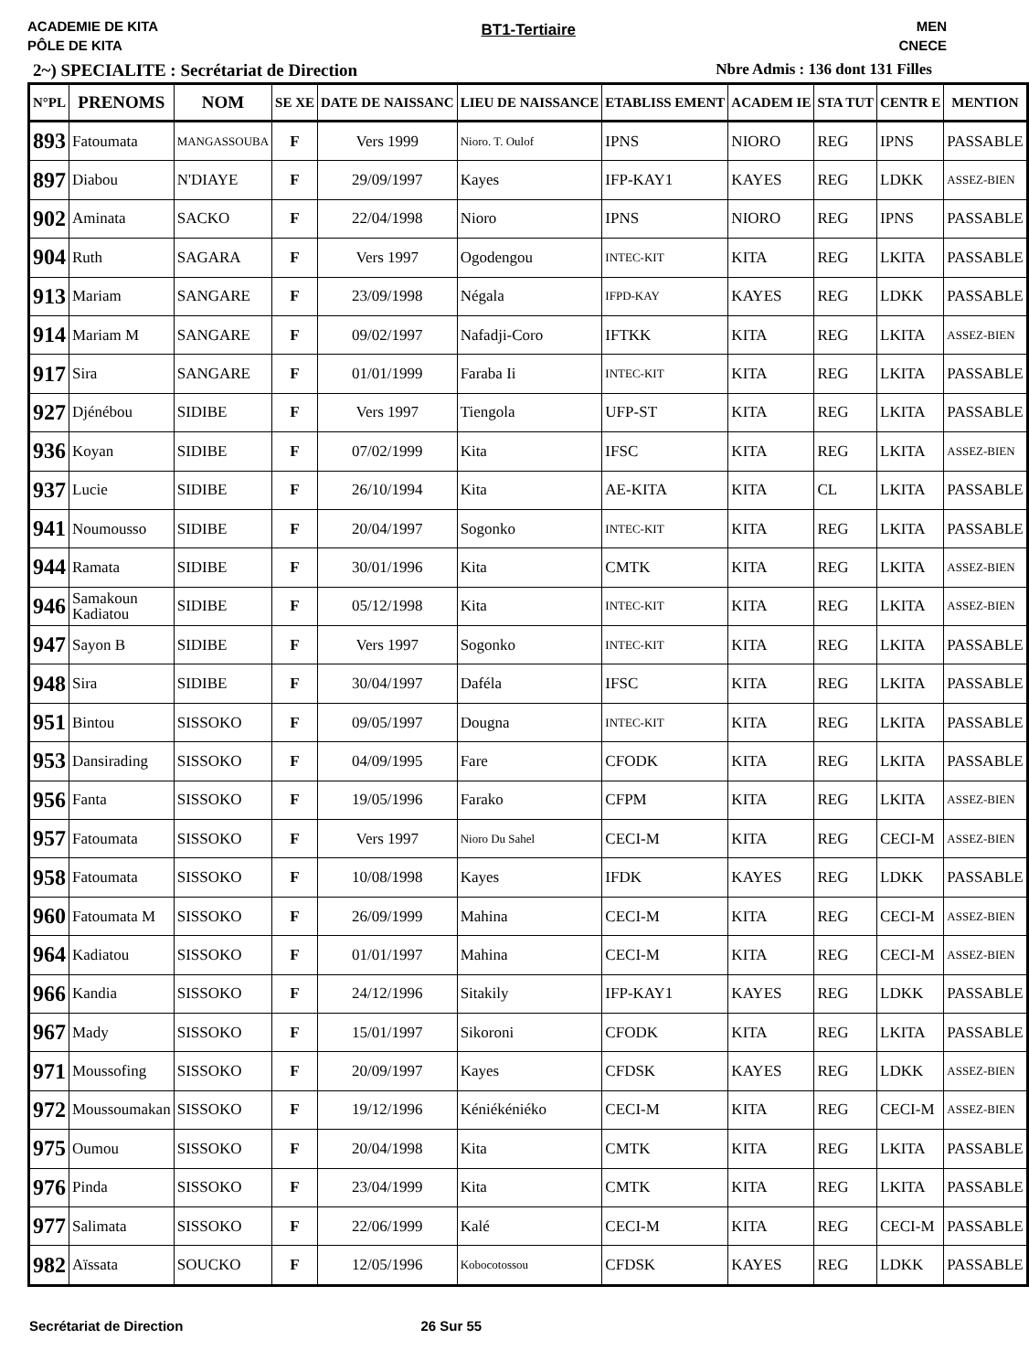ACADEMIE DE KITA
PÔLE DE KITA
BT1-Tertiaire
MEN
CNECE
2~) SPECIALITE : Secrétariat de Direction Nbre Admis : 136 dont 131 Filles
| N°PL | PRENOMS | NOM | SE XE | DATE DE NAISSANC | LIEU DE NAISSANCE | ETABLISS EMENT | ACADEM IE | STA TUT | CENTR E | MENTION |
| --- | --- | --- | --- | --- | --- | --- | --- | --- | --- | --- |
| 893 | Fatoumata | MANGASSOUBA | F | Vers 1999 | Nioro. T. Oulof | IPNS | NIORO | REG | IPNS | PASSABLE |
| 897 | Diabou | N'DIAYE | F | 29/09/1997 | Kayes | IFP-KAY1 | KAYES | REG | LDKK | ASSEZ-BIEN |
| 902 | Aminata | SACKO | F | 22/04/1998 | Nioro | IPNS | NIORO | REG | IPNS | PASSABLE |
| 904 | Ruth | SAGARA | F | Vers 1997 | Ogodengou | INTEC-KIT | KITA | REG | LKITA | PASSABLE |
| 913 | Mariam | SANGARE | F | 23/09/1998 | Négala | IFPD-KAY | KAYES | REG | LDKK | PASSABLE |
| 914 | Mariam M | SANGARE | F | 09/02/1997 | Nafadji-Coro | IFTKK | KITA | REG | LKITA | ASSEZ-BIEN |
| 917 | Sira | SANGARE | F | 01/01/1999 | Faraba Ii | INTEC-KIT | KITA | REG | LKITA | PASSABLE |
| 927 | Djénébou | SIDIBE | F | Vers 1997 | Tiengola | UFP-ST | KITA | REG | LKITA | PASSABLE |
| 936 | Koyan | SIDIBE | F | 07/02/1999 | Kita | IFSC | KITA | REG | LKITA | ASSEZ-BIEN |
| 937 | Lucie | SIDIBE | F | 26/10/1994 | Kita | AE-KITA | KITA | CL | LKITA | PASSABLE |
| 941 | Noumousso | SIDIBE | F | 20/04/1997 | Sogonko | INTEC-KIT | KITA | REG | LKITA | PASSABLE |
| 944 | Ramata | SIDIBE | F | 30/01/1996 | Kita | CMTK | KITA | REG | LKITA | ASSEZ-BIEN |
| 946 | Samakoun Kadiatou | SIDIBE | F | 05/12/1998 | Kita | INTEC-KIT | KITA | REG | LKITA | ASSEZ-BIEN |
| 947 | Sayon B | SIDIBE | F | Vers 1997 | Sogonko | INTEC-KIT | KITA | REG | LKITA | PASSABLE |
| 948 | Sira | SIDIBE | F | 30/04/1997 | Daféla | IFSC | KITA | REG | LKITA | PASSABLE |
| 951 | Bintou | SISSOKO | F | 09/05/1997 | Dougna | INTEC-KIT | KITA | REG | LKITA | PASSABLE |
| 953 | Dansirading | SISSOKO | F | 04/09/1995 | Fare | CFODK | KITA | REG | LKITA | PASSABLE |
| 956 | Fanta | SISSOKO | F | 19/05/1996 | Farako | CFPM | KITA | REG | LKITA | ASSEZ-BIEN |
| 957 | Fatoumata | SISSOKO | F | Vers 1997 | Nioro Du Sahel | CECI-M | KITA | REG | CECI-M | ASSEZ-BIEN |
| 958 | Fatoumata | SISSOKO | F | 10/08/1998 | Kayes | IFDK | KAYES | REG | LDKK | PASSABLE |
| 960 | Fatoumata M | SISSOKO | F | 26/09/1999 | Mahina | CECI-M | KITA | REG | CECI-M | ASSEZ-BIEN |
| 964 | Kadiatou | SISSOKO | F | 01/01/1997 | Mahina | CECI-M | KITA | REG | CECI-M | ASSEZ-BIEN |
| 966 | Kandia | SISSOKO | F | 24/12/1996 | Sitakily | IFP-KAY1 | KAYES | REG | LDKK | PASSABLE |
| 967 | Mady | SISSOKO | F | 15/01/1997 | Sikoroni | CFODK | KITA | REG | LKITA | PASSABLE |
| 971 | Moussofing | SISSOKO | F | 20/09/1997 | Kayes | CFDSK | KAYES | REG | LDKK | ASSEZ-BIEN |
| 972 | Moussoumakan | SISSOKO | F | 19/12/1996 | Kéniékéniéko | CECI-M | KITA | REG | CECI-M | ASSEZ-BIEN |
| 975 | Oumou | SISSOKO | F | 20/04/1998 | Kita | CMTK | KITA | REG | LKITA | PASSABLE |
| 976 | Pinda | SISSOKO | F | 23/04/1999 | Kita | CMTK | KITA | REG | LKITA | PASSABLE |
| 977 | Salimata | SISSOKO | F | 22/06/1999 | Kalé | CECI-M | KITA | REG | CECI-M | PASSABLE |
| 982 | Aïssata | SOUCKO | F | 12/05/1996 | Kobocotossou | CFDSK | KAYES | REG | LDKK | PASSABLE |
Secrétariat de Direction 26 Sur 55